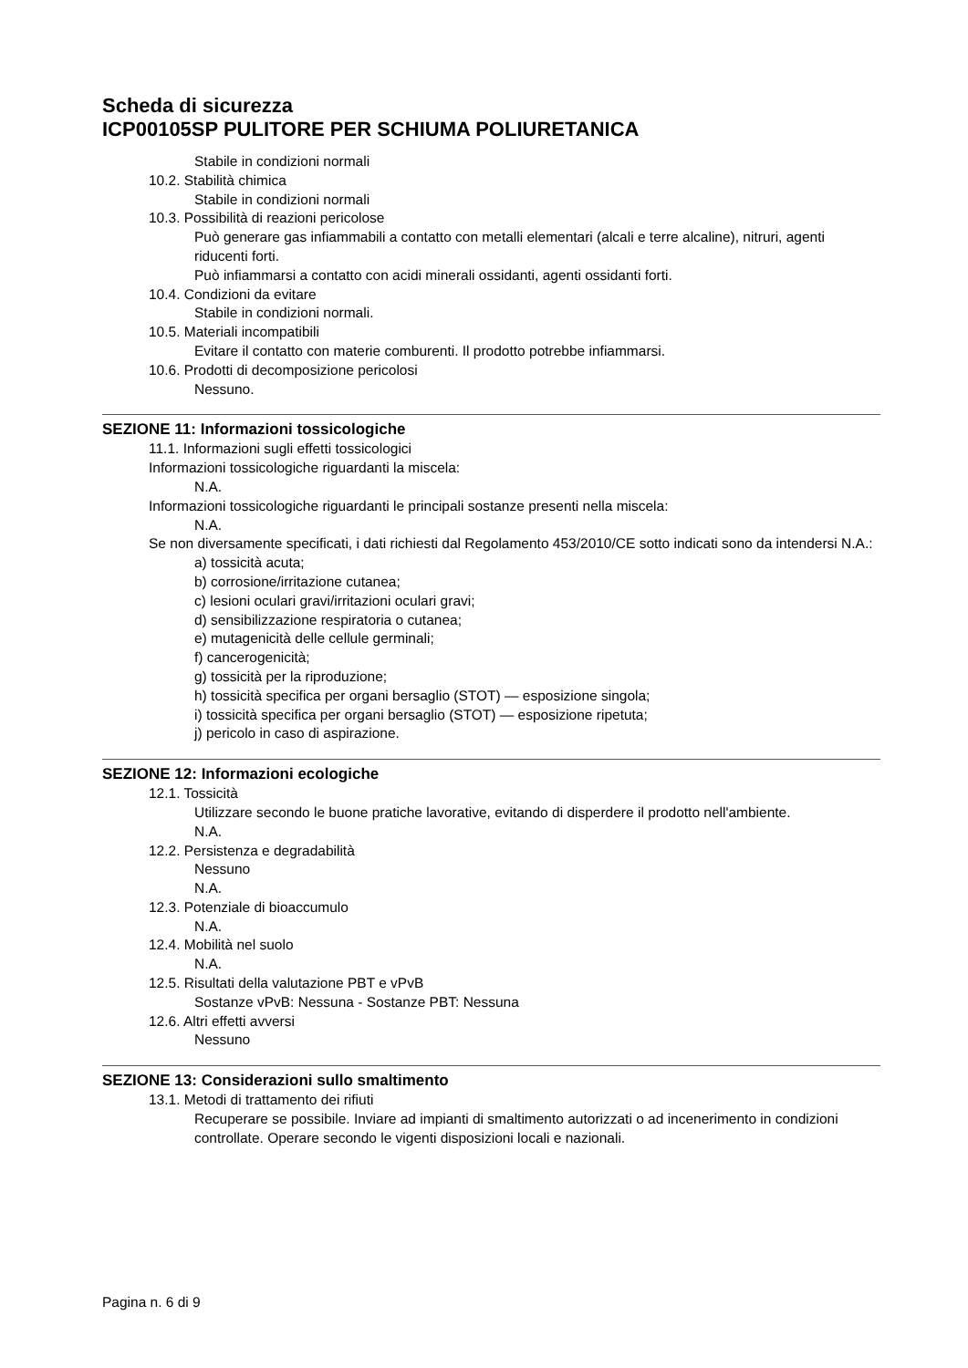Scheda di sicurezza
ICP00105SP PULITORE PER SCHIUMA POLIURETANICA
Stabile in condizioni normali
10.2. Stabilità chimica
Stabile in condizioni normali
10.3. Possibilità di reazioni pericolose
Può generare gas infiammabili a contatto con metalli elementari (alcali e terre alcaline), nitruri, agenti riducenti forti.
Può infiammarsi a contatto con acidi minerali ossidanti, agenti ossidanti forti.
10.4. Condizioni da evitare
Stabile in condizioni normali.
10.5. Materiali incompatibili
Evitare il contatto con materie comburenti. Il prodotto potrebbe infiammarsi.
10.6. Prodotti di decomposizione pericolosi
Nessuno.
SEZIONE 11: Informazioni tossicologiche
11.1. Informazioni sugli effetti tossicologici
Informazioni tossicologiche riguardanti la miscela:
N.A.
Informazioni tossicologiche riguardanti le principali sostanze presenti nella miscela:
N.A.
Se non diversamente specificati, i dati richiesti dal Regolamento 453/2010/CE sotto indicati sono da intendersi N.A.:
a) tossicità acuta;
b) corrosione/irritazione cutanea;
c) lesioni oculari gravi/irritazioni oculari gravi;
d) sensibilizzazione respiratoria o cutanea;
e) mutagenicità delle cellule germinali;
f) cancerogenicità;
g) tossicità per la riproduzione;
h) tossicità specifica per organi bersaglio (STOT) — esposizione singola;
i) tossicità specifica per organi bersaglio (STOT) — esposizione ripetuta;
j) pericolo in caso di aspirazione.
SEZIONE 12: Informazioni ecologiche
12.1. Tossicità
Utilizzare secondo le buone pratiche lavorative, evitando di disperdere il prodotto nell'ambiente.
N.A.
12.2. Persistenza e degradabilità
Nessuno
N.A.
12.3. Potenziale di bioaccumulo
N.A.
12.4. Mobilità nel suolo
N.A.
12.5. Risultati della valutazione PBT e vPvB
Sostanze vPvB: Nessuna - Sostanze PBT: Nessuna
12.6. Altri effetti avversi
Nessuno
SEZIONE 13: Considerazioni sullo smaltimento
13.1. Metodi di trattamento dei rifiuti
Recuperare se possibile. Inviare ad impianti di smaltimento autorizzati o ad incenerimento in condizioni controllate. Operare secondo le vigenti disposizioni locali e nazionali.
Pagina n. 6 di 9